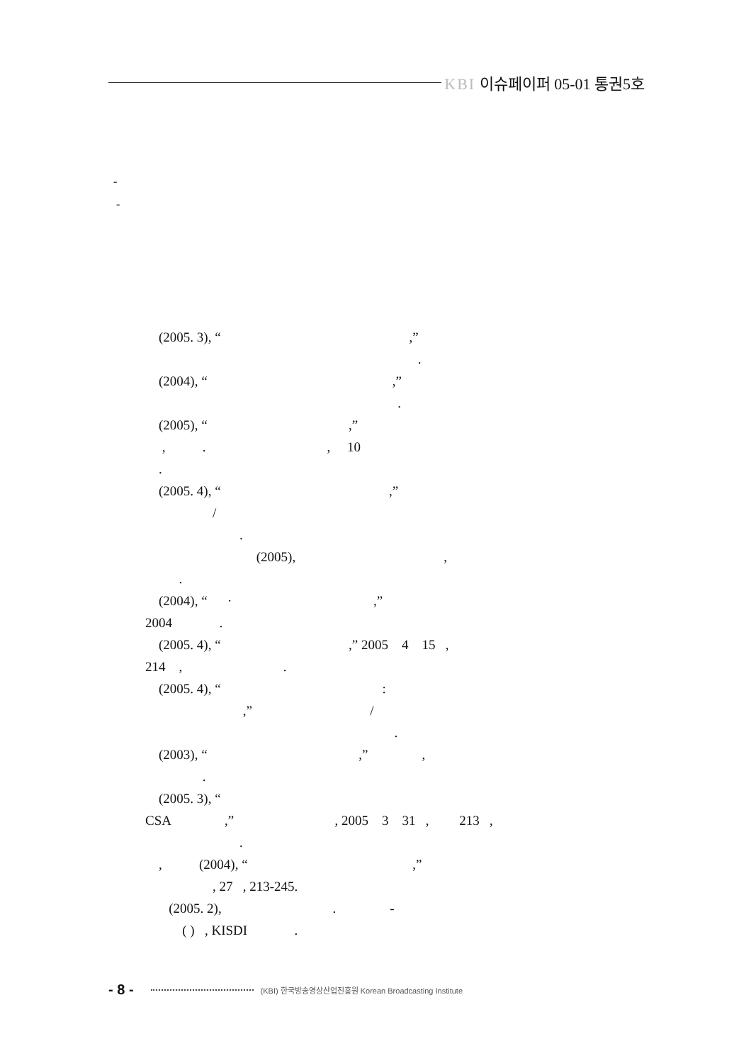KBI 이슈페이퍼 05-01 통권5호
-
-
(2005. 3), “ ,”
.
(2004), “ ,”
.
(2005), “ ,”
, . , 10
.
(2005. 4), “ ,”
/
.
(2005), ,
.
(2004), “ · ,”
2004 .
(2005. 4), “ ,” 2005 4 15 ,
214 , .
(2005. 4), “ :
,” /
.
(2003), “ ,” ,
.
(2005. 3), “
CSA ,” , 2005 3 31 , 213 ,
.
, (2004), “ ,”
, 27 , 213-245.
(2005. 2), . -
( ) , KISDI .
- 8 -
(KBI) 한국방송영상산업진흥원 Korean Broadcasting Institute